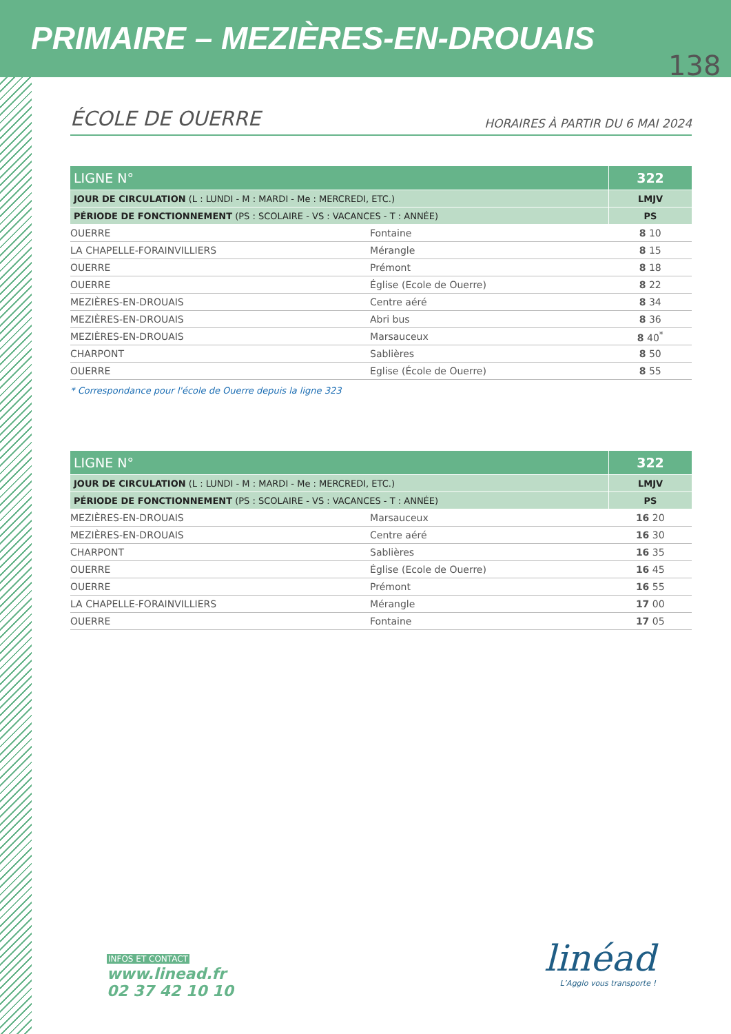PRIMAIRE – MEZIÈRES-EN-DROUAIS
138
ÉCOLE DE OUERRE
HORAIRES À PARTIR DU 6 MAI 2024
| LIGNE N° | | 322 |
| JOUR DE CIRCULATION (L : LUNDI - M : MARDI - Me : MERCREDI, ETC.) | | LMJV |
| PÉRIODE DE FONCTIONNEMENT (PS : SCOLAIRE - VS : VACANCES - T : ANNÉE) | | PS |
| OUERRE | Fontaine | 8 10 |
| LA CHAPELLE-FORAINVILLIERS | Mérangle | 8 15 |
| OUERRE | Prémont | 8 18 |
| OUERRE | Église (Ecole de Ouerre) | 8 22 |
| MEZIÈRES-EN-DROUAIS | Centre aéré | 8 34 |
| MEZIÈRES-EN-DROUAIS | Abri bus | 8 36 |
| MEZIÈRES-EN-DROUAIS | Marsauceux | 8 40<sup>*</sup> |
| CHARPONT | Sablières | 8 50 |
| OUERRE | Eglise (École de Ouerre) | 8 55 |
* Correspondance pour l'école de Ouerre depuis la ligne 323
| LIGNE N° | | 322 |
| JOUR DE CIRCULATION (L : LUNDI - M : MARDI - Me : MERCREDI, ETC.) | | LMJV |
| PÉRIODE DE FONCTIONNEMENT (PS : SCOLAIRE - VS : VACANCES - T : ANNÉE) | | PS |
| MEZIÈRES-EN-DROUAIS | Marsauceux | 16 20 |
| MEZIÈRES-EN-DROUAIS | Centre aéré | 16 30 |
| CHARPONT | Sablières | 16 35 |
| OUERRE | Église (Ecole de Ouerre) | 16 45 |
| OUERRE | Prémont | 16 55 |
| LA CHAPELLE-FORAINVILLIERS | Mérangle | 17 00 |
| OUERRE | Fontaine | 17 05 |
INFOS ET CONTACT
www.linead.fr
02 37 42 10 10
linéad
L’Agglo vous transporte !